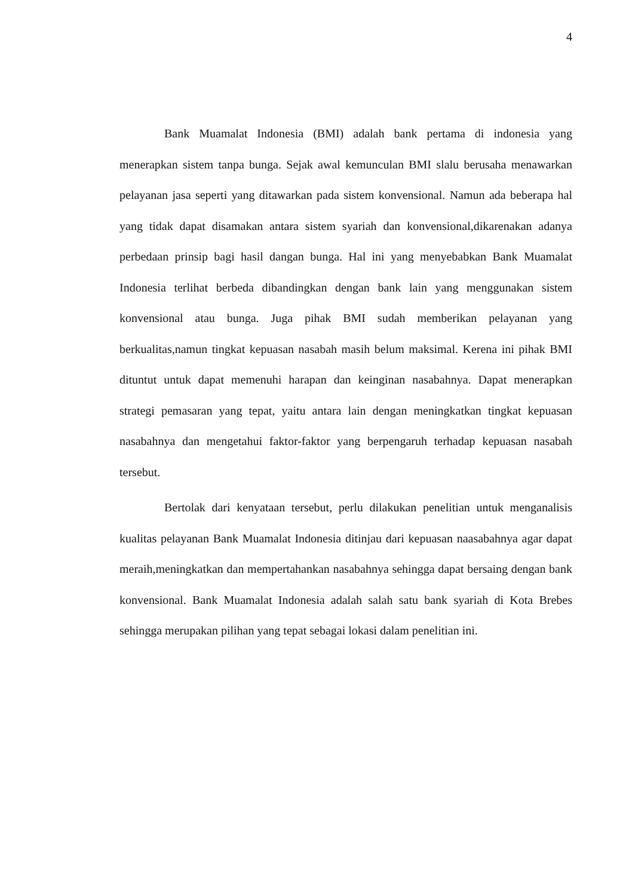4
Bank Muamalat Indonesia (BMI) adalah bank pertama di indonesia yang menerapkan sistem tanpa bunga. Sejak awal kemunculan BMI slalu berusaha menawarkan pelayanan jasa seperti yang ditawarkan pada sistem konvensional. Namun ada beberapa hal yang tidak dapat disamakan antara sistem syariah dan konvensional,dikarenakan adanya perbedaan prinsip bagi hasil dangan bunga. Hal ini yang menyebabkan Bank Muamalat Indonesia terlihat berbeda dibandingkan dengan bank lain yang menggunakan sistem konvensional atau bunga. Juga pihak BMI sudah memberikan pelayanan yang berkualitas,namun tingkat kepuasan nasabah masih belum maksimal. Kerena ini pihak BMI dituntut untuk dapat memenuhi harapan dan keinginan nasabahnya. Dapat menerapkan strategi pemasaran yang tepat, yaitu antara lain dengan meningkatkan tingkat kepuasan nasabahnya dan mengetahui faktor-faktor yang berpengaruh terhadap kepuasan nasabah tersebut.
Bertolak dari kenyataan tersebut, perlu dilakukan penelitian untuk menganalisis kualitas pelayanan Bank Muamalat Indonesia ditinjau dari kepuasan naasabahnya agar dapat meraih,meningkatkan dan mempertahankan nasabahnya sehingga dapat bersaing dengan bank konvensional. Bank Muamalat Indonesia adalah salah satu bank syariah di Kota Brebes sehingga merupakan pilihan yang tepat sebagai lokasi dalam penelitian ini.